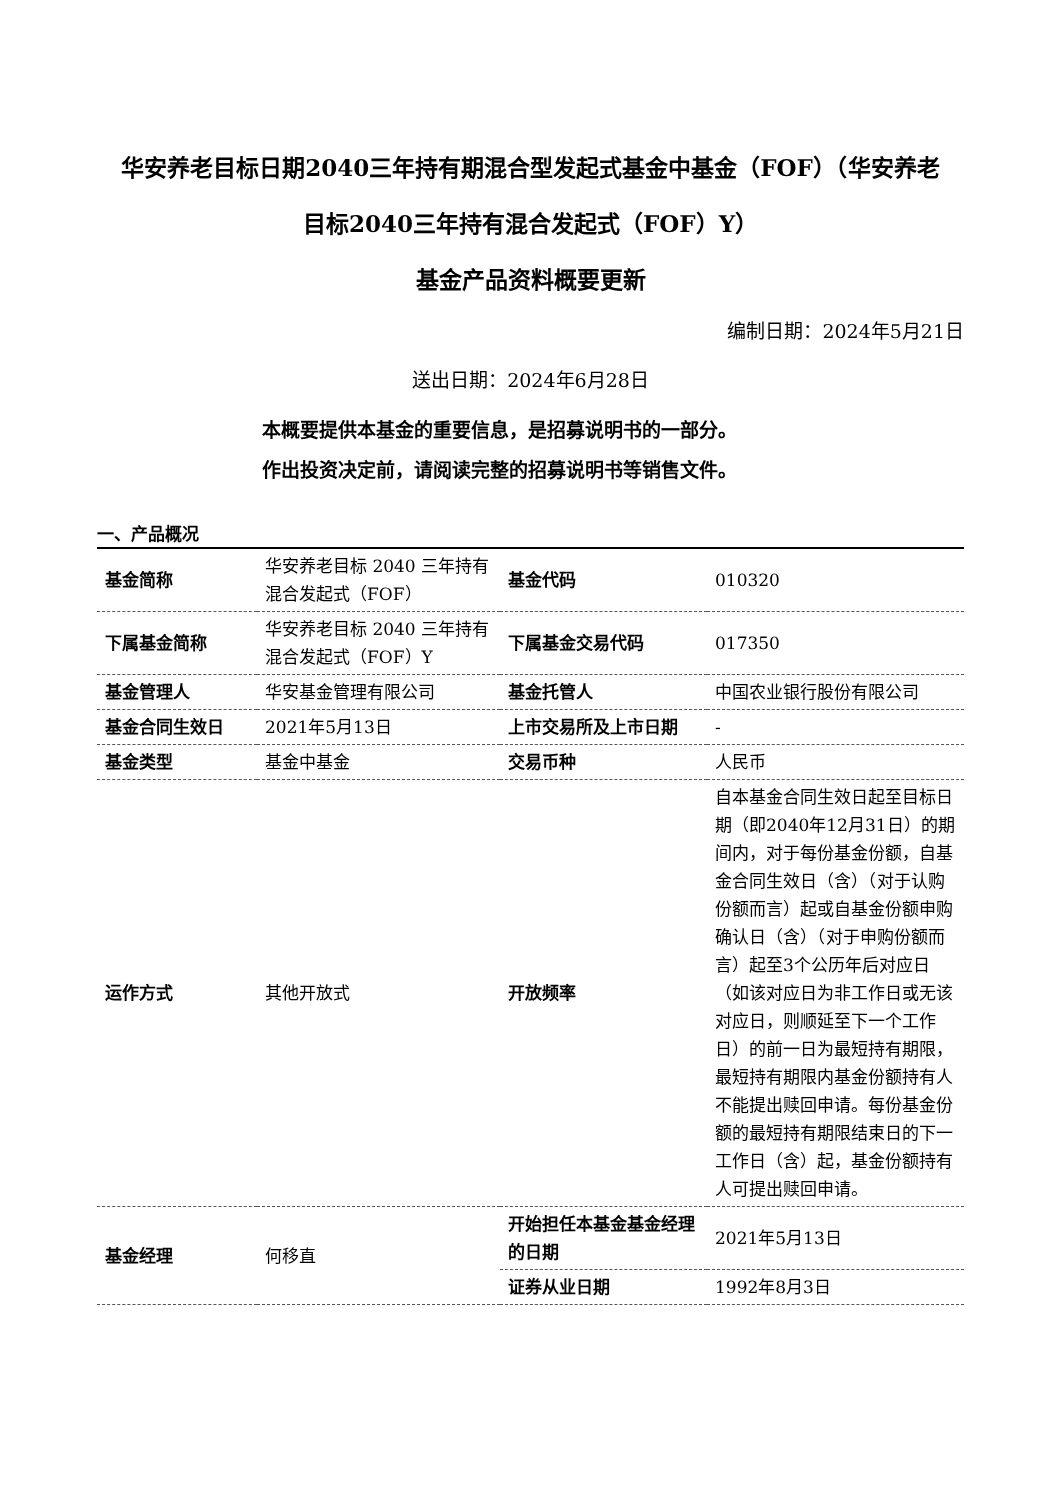华安养老目标日期2040三年持有期混合型发起式基金中基金（FOF）（华安养老
目标2040三年持有混合发起式（FOF）Y）
基金产品资料概要更新
编制日期：2024年5月21日
送出日期：2024年6月28日
本概要提供本基金的重要信息，是招募说明书的一部分。
作出投资决定前，请阅读完整的招募说明书等销售文件。
一、产品概况
| 基金简称 | 华安养老目标 2040 三年持有混合发起式（FOF） | 基金代码 | 010320 |
| 下属基金简称 | 华安养老目标 2040 三年持有混合发起式（FOF）Y | 下属基金交易代码 | 017350 |
| 基金管理人 | 华安基金管理有限公司 | 基金托管人 | 中国农业银行股份有限公司 |
| 基金合同生效日 | 2021年5月13日 | 上市交易所及上市日期 | - |
| 基金类型 | 基金中基金 | 交易币种 | 人民币 |
| 运作方式 | 其他开放式 | 开放频率 | 自本基金合同生效日起至目标日期（即2040年12月31日）的期间内，对于每份基金份额，自基金合同生效日（含）（对于认购份额而言）起或自基金份额申购确认日（含）（对于申购份额而言）起至3个公历年后对应日（如该对应日为非工作日或无该对应日，则顺延至下一个工作日）的前一日为最短持有期限，最短持有期限内基金份额持有人不能提出赎回申请。每份基金份额的最短持有期限结束日的下一工作日（含）起，基金份额持有人可提出赎回申请。 |
| 基金经理 | 何移直 | 开始担任本基金基金经理的日期 | 2021年5月13日 |
| | | 证券从业日期 | 1992年8月3日 |